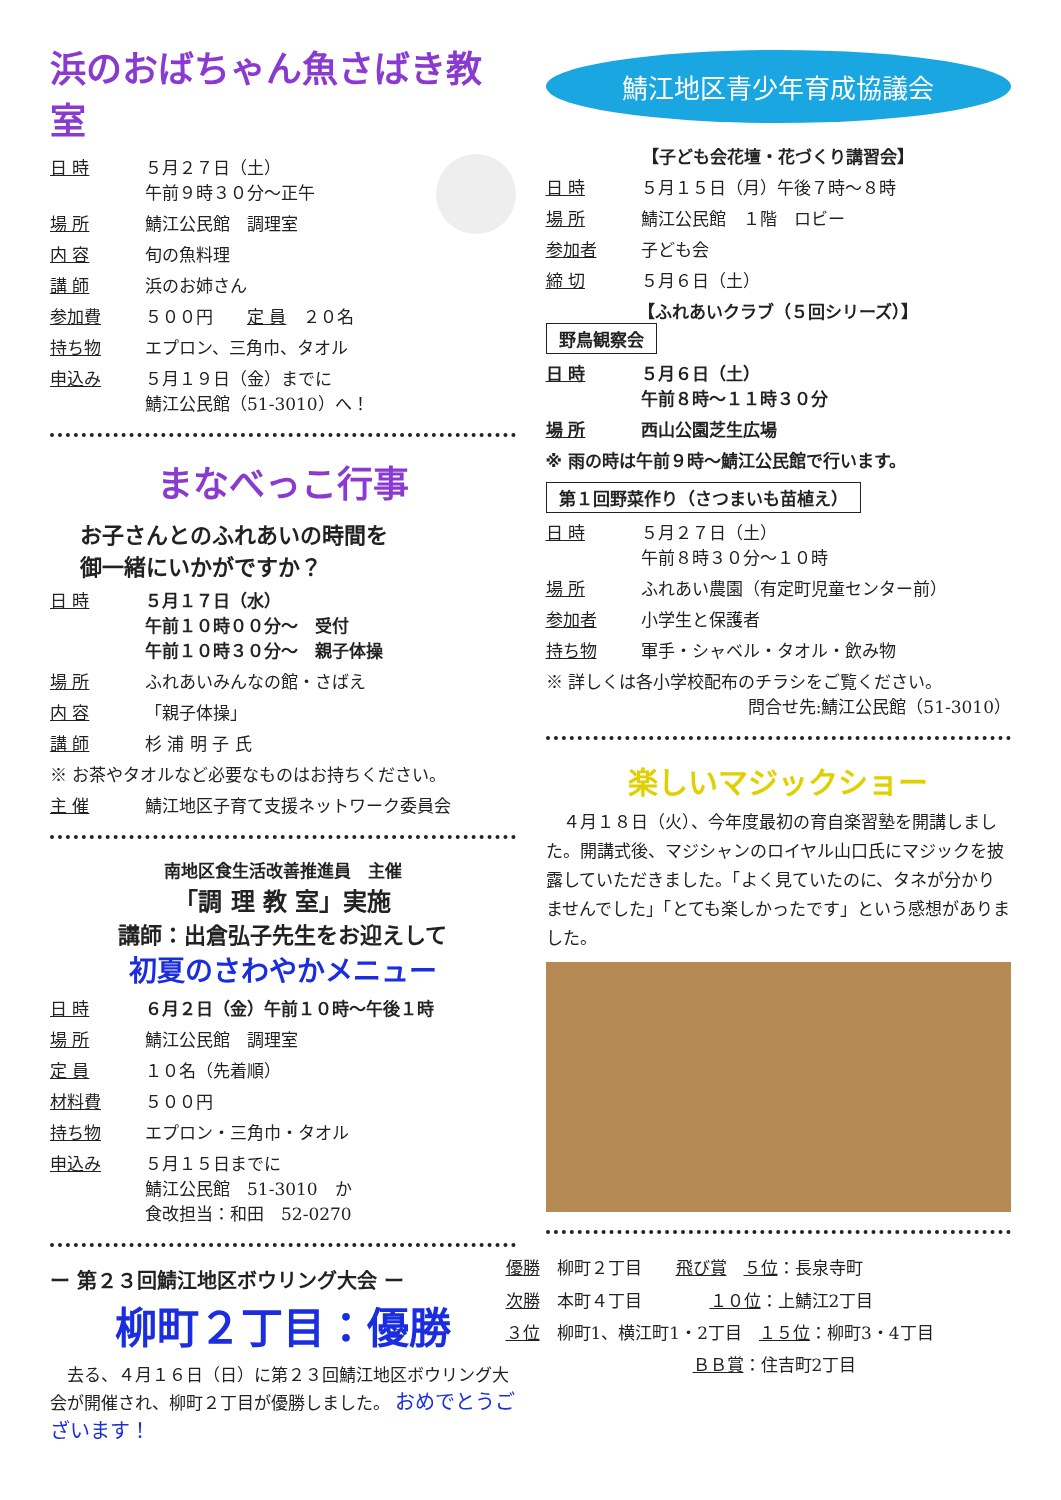浜のおばちゃん魚さばき教室
日 時 ５月２７日（土）
午前９時３０分～正午
場 所 鯖江公民館　調理室
内 容 旬の魚料理
講 師 浜のお姉さん
参加費 ５００円　　定 員　２０名
持ち物 エプロン、三角巾、タオル
申込み ５月１９日（金）までに
鯖江公民館（51-3010）へ！
まなべっこ行事
お子さんとのふれあいの時間を
御一緒にいかがですか？
日 時 ５月１７日（水）
午前１０時００分～　受付
午前１０時３０分～　親子体操
場 所 ふれあいみんなの館・さばえ
内 容 「親子体操」
講 師 杉 浦 明 子 氏
※ お茶やタオルなど必要なものはお持ちください。
主 催 鯖江地区子育て支援ネットワーク委員会
南地区食生活改善推進員　主催
「調 理 教 室」実施
講師：出倉弘子先生をお迎えして
初夏のさわやかメニュー
日 時 ６月２日（金）午前１０時～午後１時
場 所 鯖江公民館　調理室
定 員 １０名（先着順）
材料費 ５００円
持ち物 エプロン・三角巾・タオル
申込み ５月１５日までに
鯖江公民館　51-3010　か
食改担当：和田　52-0270
ー 第２３回鯖江地区ボウリング大会 ー
柳町２丁目：優勝
　去る、４月１６日（日）に第２３回鯖江地区ボウリング大会が開催され、柳町２丁目が優勝しました。 おめでとうございます！
鯖江地区青少年育成協議会
【子ども会花壇・花づくり講習会】
日 時 ５月１５日（月）午後７時～８時
場 所 鯖江公民館　１階　ロビー
参加者 子ども会
締 切 ５月６日（土）
【ふれあいクラブ（５回シリーズ）】
野鳥観察会
日 時 ５月６日（土）
午前８時～１１時３０分
場 所 西山公園芝生広場
※ 雨の時は午前９時～鯖江公民館で行います。
第１回野菜作り（さつまいも苗植え）
日 時 ５月２７日（土）
午前８時３０分～１０時
場 所 ふれあい農園（有定町児童センター前）
参加者 小学生と保護者
持ち物 軍手・シャベル・タオル・飲み物
※ 詳しくは各小学校配布のチラシをご覧ください。
問合せ先:鯖江公民館（51-3010）
楽しいマジックショー
　４月１８日（火）、今年度最初の育自楽習塾を開講しました。開講式後、マジシャンのロイヤル山口氏にマジックを披露していただきました。「よく見ていたのに、タネが分かりませんでした」「とても楽しかったです」という感想がありました。
優勝　柳町２丁目　　飛び賞　５位：長泉寺町
次勝　本町４丁目　　　　１０位：上鯖江2丁目
３位　柳町1、横江町1・2丁目　１５位：柳町3・4丁目
　　　　　　　　　　　ＢＢ賞：住吉町2丁目